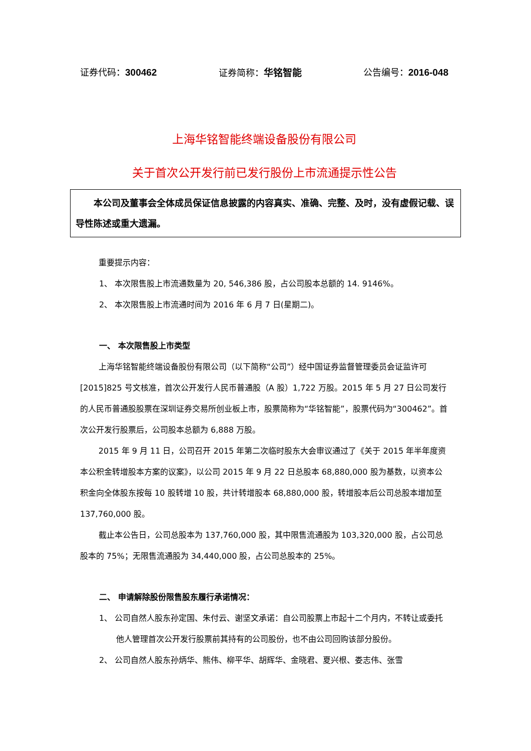证券代码：300462 证券简称：华铭智能 公告编号：2016-048
上海华铭智能终端设备股份有限公司
关于首次公开发行前已发行股份上市流通提示性公告
本公司及董事会全体成员保证信息披露的内容真实、准确、完整、及时，没有虚假记载、误导性陈述或重大遗漏。
重要提示内容：
1、 本次限售股上市流通数量为 20, 546,386 股，占公司股本总额的 14. 9146%。
2、 本次限售股上市流通时间为 2016 年 6 月 7 日(星期二)。
一、 本次限售股上市类型
上海华铭智能终端设备股份有限公司（以下简称“公司”）经中国证券监督管理委员会证监许可[2015]825 号文核准，首次公开发行人民币普通股（A 股）1,722 万股。2015 年 5 月 27 日公司发行的人民币普通股股票在深圳证券交易所创业板上市，股票简称为“华铭智能”，股票代码为“300462”。首次公开发行股票后，公司股本总额为 6,888 万股。
2015 年 9 月 11 日，公司召开 2015 年第二次临时股东大会审议通过了《关于 2015 年半年度资本公积金转增股本方案的议案》，以公司 2015 年 9 月 22 日总股本 68,880,000 股为基数，以资本公积金向全体股东按每 10 股转增 10 股，共计转增股本 68,880,000 股，转增股本后公司总股本增加至 137,760,000 股。
截止本公告日，公司总股本为 137,760,000 股，其中限售流通股为 103,320,000 股，占公司总股本的 75%；无限售流通股为 34,440,000 股，占公司总股本的 25%。
二、 申请解除股份限售股东履行承诺情况：
1、 公司自然人股东孙定国、朱付云、谢坚文承诺：自公司股票上市起十二个月内，不转让或委托他人管理首次公开发行股票前其持有的公司股份，也不由公司回购该部分股份。
2、 公司自然人股东孙炳华、熊伟、柳平华、胡辉华、金晓君、夏兴根、娄志伟、张雪